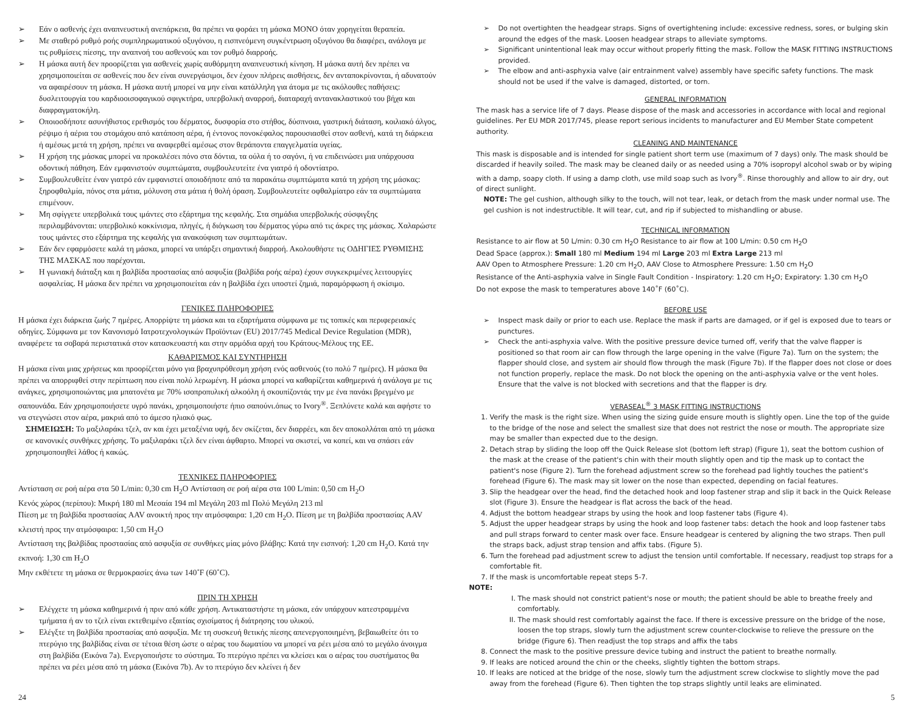➢ Εάν ο ασθενής έχει αναπνευστική ανεπάρκεια, θα πρέπει να φοράει τη μάσκα ΜΟΝΟ όταν χορηγείται θεραπεία.
➢ Με σταθερό ρυθμό ροής συμπληρωματικού οξυγόνου, η εισπνεόμενη συγκέντρωση οξυγόνου θα διαφέρει, ανάλογα με τις ρυθμίσεις πίεσης, την αναπνοή του ασθενούς και τον ρυθμό διαρροής.
➢ Η μάσκα αυτή δεν προορίζεται για ασθενείς χωρίς αυθόρμητη αναπνευστική κίνηση. Η μάσκα αυτή δεν πρέπει να χρησιμοποιείται σε ασθενείς που δεν είναι συνεργάσιμοι, δεν έχουν πλήρεις αισθήσεις, δεν ανταποκρίνονται, ή αδυνατούν να αφαιρέσουν τη μάσκα. Η μάσκα αυτή μπορεί να μην είναι κατάλληλη για άτομα με τις ακόλουθες παθήσεις: δυσλειτουργία του καρδιοοισοφαγικού σφιγκτήρα, υπερβολική αναρροή, διαταραχή αντανακλαστικού του βήχα και διαφραγματοκήλη.
➢ Οποιοσδήποτε ασυνήθιστος ερεθισμός του δέρματος, δυσφορία στο στήθος, δύσπνοια, γαστρική διάταση, κοιλιακό άλγος, ρέψιμο ή αέρια του στομάχου από κατάποση αέρα, ή έντονος πονοκέφαλος παρουσιασθεί στον ασθενή, κατά τη διάρκεια ή αμέσως μετά τη χρήση, πρέπει να αναφερθεί αμέσως στον θεράποντα επαγγελματία υγείας.
➢ Η χρήση της μάσκας μπορεί να προκαλέσει πόνο στα δόντια, τα ούλα ή το σαγόνι, ή να επιδεινώσει μια υπάρχουσα οδοντική πάθηση. Εάν εμφανιστούν συμπτώματα, συμβουλευτείτε ένα γιατρό ή οδοντίατρο.
➢ Συμβουλευθείτε έναν γιατρό εάν εμφανιστεί οποιοδήποτε από τα παρακάτω συμπτώματα κατά τη χρήση της μάσκας: ξηροφθαλμία, πόνος στα μάτια, μόλυνση στα μάτια ή θολή όραση. Συμβουλευτείτε οφθαλμίατρο εάν τα συμπτώματα επιμένουν.
➢ Μη σφίγγετε υπερβολικά τους ιμάντες στο εξάρτημα της κεφαλής. Στα σημάδια υπερβολικής σύσφιγξης περιλαμβάνονται: υπερβολικό κοκκίνισμα, πληγές, ή διόγκωση του δέρματος γύρω από τις άκρες της μάσκας. Χαλαρώστε τους ιμάντες στο εξάρτημα της κεφαλής για ανακούφιση των συμπτωμάτων.
➢ Εάν δεν εφαρμόσετε καλά τη μάσκα, μπορεί να υπάρξει σημαντική διαρροή. Ακολουθήστε τις ΟΔΗΓΙΕΣ ΡΥΘΜΙΣΗΣ ΤΗΣ ΜΑΣΚΑΣ που παρέχονται.
➢ Η γωνιακή διάταξη και η βαλβίδα προστασίας από ασφυξία (βαλβίδα ροής αέρα) έχουν συγκεκριμένες λειτουργίες ασφαλείας. Η μάσκα δεν πρέπει να χρησιμοποιείται εάν η βαλβίδα έχει υποστεί ζημιά, παραμόρφωση ή σκίσιμο.
ΓΕΝΙΚΕΣ ΠΛΗΡΟΦΟΡΙΕΣ
Η μάσκα έχει διάρκεια ζωής 7 ημέρες. Απορρίψτε τη μάσκα και τα εξαρτήματα σύμφωνα με τις τοπικές και περιφερειακές οδηγίες. Σύμφωνα με τον Κανονισμό Ιατροτεχνολογικών Προϊόντων (EU) 2017/745 Medical Device Regulation (MDR), αναφέρετε τα σοβαρά περιστατικά στον κατασκευαστή και στην αρμόδια αρχή του Κράτους-Μέλους της ΕΕ.
ΚΑΘΑΡΙΣΜΟΣ ΚΑΙ ΣΥΝΤΗΡΗΣΗ
Η μάσκα είναι μιας χρήσεως και προορίζεται μόνο για βραχυπρόθεσμη χρήση ενός ασθενούς (το πολύ 7 ημέρες). Η μάσκα θα πρέπει να απορριφθεί στην περίπτωση που είναι πολύ λερωμένη. Η μάσκα μπορεί να καθαρίζεται καθημερινά ή ανάλογα με τις ανάγκες, χρησιμοποιώντας μια μπατονέτα με 70% ισοπροπυλική αλκοόλη ή σκουπίζοντάς την με ένα πανάκι βρεγμένο με σαπουνάδα. Εάν χρησιμοποιήσετε υγρό πανάκι, χρησιμοποιήστε ήπιο σαπούνι.όπως το Ivory<sup>®</sup>. Ξεπλύνετε καλά και αφήστε το να στεγνώσει στον αέρα, μακριά από το άμεσο ηλιακό φως.
ΣΗΜΕΙΩΣΗ: Το μαξιλαράκι τζελ, αν και έχει μεταξένια υφή, δεν σκίζεται, δεν διαρρέει, και δεν αποκολλάται από τη μάσκα σε κανονικές συνθήκες χρήσης. Το μαξιλαράκι τζελ δεν είναι άφθαρτο. Μπορεί να σκιστεί, να κοπεί, και να σπάσει εάν χρησιμοποιηθεί λάθος ή κακώς.
ΤΕΧΝΙΚΕΣ ΠΛΗΡΟΦΟΡΙΕΣ
Αντίσταση σε ροή αέρα στα 50 L/min: 0,30 cm H<sub>2</sub>O Αντίσταση σε ροή αέρα στα 100 L/min: 0,50 cm H<sub>2</sub>O
Κενός χώρος (περίπου): Μικρή 180 ml Μεσαία 194 ml Μεγάλη 203 ml Πολύ Μεγάλη 213 ml
Πίεση με τη βαλβίδα προστασίας AAV ανοικτή προς την ατμόσφαιρα: 1,20 cm H<sub>2</sub>O. Πίεση με τη βαλβίδα προστασίας AAV κλειστή προς την ατμόσφαιρα: 1,50 cm H<sub>2</sub>O
Αντίσταση της βαλβίδας προστασίας από ασφυξία σε συνθήκες μίας μόνο βλάβης: Κατά την εισπνοή: 1,20 cm H<sub>2</sub>O. Κατά την εκπνοή: 1,30 cm H<sub>2</sub>O
Μην εκθέτετε τη μάσκα σε θερμοκρασίες άνω των 140˚F (60˚C).
ΠΡΙΝ ΤΗ ΧΡΗΣΗ
➢ Ελέγχετε τη μάσκα καθημερινά ή πριν από κάθε χρήση. Αντικαταστήστε τη μάσκα, εάν υπάρχουν κατεστραμμένα τμήματα ή αν το τζελ είναι εκτεθειμένο εξαιτίας σχισίματος ή διάτρησης του υλικού.
➢ Ελέγξτε τη βαλβίδα προστασίας από ασφυξία. Με τη συσκευή θετικής πίεσης απενεργοποιημένη, βεβαιωθείτε ότι το πτερύγιο της βαλβίδας είναι σε τέτοια θέση ώστε ο αέρας του δωματίου να μπορεί να ρέει μέσα από το μεγάλο άνοιγμα στη βαλβίδα (Εικόνα 7a). Ενεργοποιήστε το σύστημα. Το πτερύγιο πρέπει να κλείσει και ο αέρας του συστήματος θα πρέπει να ρέει μέσα από τη μάσκα (Εικόνα 7b). Αν το πτερύγιο δεν κλείνει ή δεν
➢ Do not overtighten the headgear straps. Signs of overtightening include: excessive redness, sores, or bulging skin around the edges of the mask. Loosen headgear straps to alleviate symptoms.
➢ Significant unintentional leak may occur without properly fitting the mask. Follow the MASK FITTING INSTRUCTIONS provided.
➢ The elbow and anti-asphyxia valve (air entrainment valve) assembly have specific safety functions. The mask should not be used if the valve is damaged, distorted, or torn.
GENERAL INFORMATION
The mask has a service life of 7 days. Please dispose of the mask and accessories in accordance with local and regional guidelines. Per EU MDR 2017/745, please report serious incidents to manufacturer and EU Member State competent authority.
CLEANING AND MAINTENANCE
This mask is disposable and is intended for single patient short term use (maximum of 7 days) only. The mask should be discarded if heavily soiled. The mask may be cleaned daily or as needed using a 70% isopropyl alcohol swab or by wiping with a damp, soapy cloth. If using a damp cloth, use mild soap such as Ivory<sup>®</sup>. Rinse thoroughly and allow to air dry, out of direct sunlight.
NOTE: The gel cushion, although silky to the touch, will not tear, leak, or detach from the mask under normal use. The gel cushion is not indestructible. It will tear, cut, and rip if subjected to mishandling or abuse.
TECHNICAL INFORMATION
Resistance to air flow at 50 L/min: 0.30 cm H<sub>2</sub>O Resistance to air flow at 100 L/min: 0.50 cm H<sub>2</sub>O
Dead Space (approx.): Small 180 ml Medium 194 ml Large 203 ml Extra Large 213 ml
AAV Open to Atmosphere Pressure: 1.20 cm H<sub>2</sub>O, AAV Close to Atmosphere Pressure: 1.50 cm H<sub>2</sub>O
Resistance of the Anti-asphyxia valve in Single Fault Condition - Inspiratory: 1.20 cm H<sub>2</sub>O; Expiratory: 1.30 cm H<sub>2</sub>O
Do not expose the mask to temperatures above 140˚F (60˚C).
BEFORE USE
➢ Inspect mask daily or prior to each use. Replace the mask if parts are damaged, or if gel is exposed due to tears or punctures.
➢ Check the anti-asphyxia valve. With the positive pressure device turned off, verify that the valve flapper is positioned so that room air can flow through the large opening in the valve (Figure 7a). Turn on the system; the flapper should close, and system air should flow through the mask (Figure 7b). If the flapper does not close or does not function properly, replace the mask. Do not block the opening on the anti-asphyxia valve or the vent holes. Ensure that the valve is not blocked with secretions and that the flapper is dry.
VERASEAL<sup>®</sup> 3 MASK FITTING INSTRUCTIONS
1. Verify the mask is the right size. When using the sizing guide ensure mouth is slightly open. Line the top of the guide to the bridge of the nose and select the smallest size that does not restrict the nose or mouth. The appropriate size may be smaller than expected due to the design.
2. Detach strap by sliding the loop off the Quick Release slot (bottom left strap) (Figure 1), seat the bottom cushion of the mask at the crease of the patient's chin with their mouth slightly open and tip the mask up to contact the patient's nose (Figure 2). Turn the forehead adjustment screw so the forehead pad lightly touches the patient's forehead (Figure 6). The mask may sit lower on the nose than expected, depending on facial features.
3. Slip the headgear over the head, find the detached hook and loop fastener strap and slip it back in the Quick Release slot (Figure 3). Ensure the headgear is flat across the back of the head.
4. Adjust the bottom headgear straps by using the hook and loop fastener tabs (Figure 4).
5. Adjust the upper headgear straps by using the hook and loop fastener tabs: detach the hook and loop fastener tabs and pull straps forward to center mask over face. Ensure headgear is centered by aligning the two straps. Then pull the straps back, adjust strap tension and affix tabs. (Figure 5).
6. Turn the forehead pad adjustment screw to adjust the tension until comfortable. If necessary, readjust top straps for a comfortable fit.
7. If the mask is uncomfortable repeat steps 5-7.
NOTE:
I. The mask should not constrict patient's nose or mouth; the patient should be able to breathe freely and comfortably.
II. The mask should rest comfortably against the face. If there is excessive pressure on the bridge of the nose, loosen the top straps, slowly turn the adjustment screw counter-clockwise to relieve the pressure on the bridge (Figure 6). Then readjust the top straps and affix the tabs
8. Connect the mask to the positive pressure device tubing and instruct the patient to breathe normally.
9. If leaks are noticed around the chin or the cheeks, slightly tighten the bottom straps.
10. If leaks are noticed at the bridge of the nose, slowly turn the adjustment screw clockwise to slightly move the pad away from the forehead (Figure 6). Then tighten the top straps slightly until leaks are eliminated.
24 5